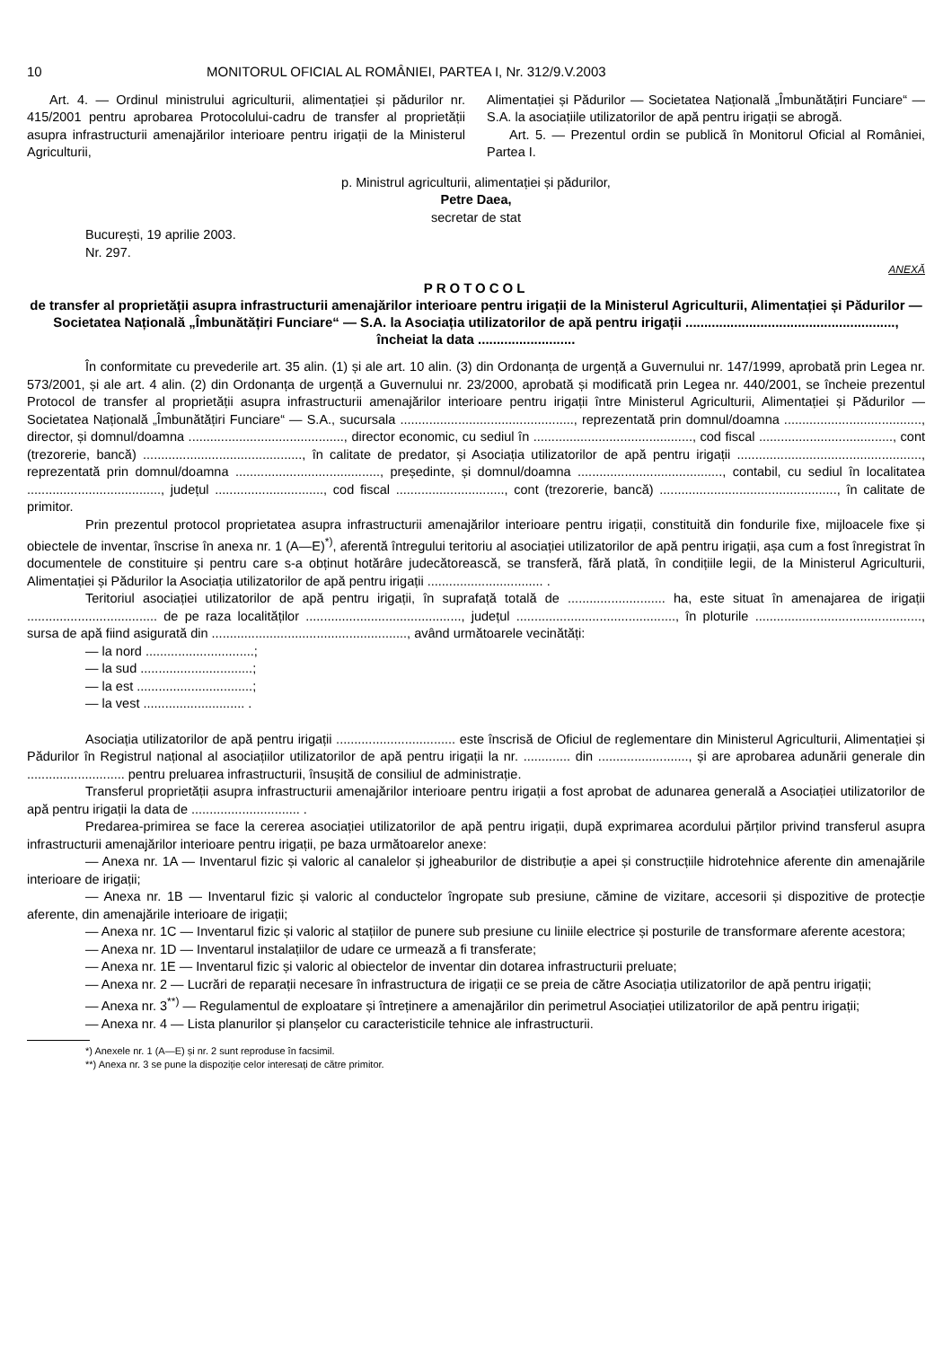10 MONITORUL OFICIAL AL ROMÂNIEI, PARTEA I, Nr. 312/9.V.2003
Art. 4. — Ordinul ministrului agriculturii, alimentației și pădurilor nr. 415/2001 pentru aprobarea Protocolului-cadru de transfer al proprietății asupra infrastructurii amenajărilor interioare pentru irigații de la Ministerul Agriculturii,
Alimentației și Pădurilor — Societatea Națională „Îmbunătățiri Funciare“ — S.A. la asociațiile utilizatorilor de apă pentru irigații se abrogă.
Art. 5. — Prezentul ordin se publică în Monitorul Oficial al României, Partea I.
p. Ministrul agriculturii, alimentației și pădurilor,
Petre Daea,
secretar de stat
București, 19 aprilie 2003.
Nr. 297.
ANEXĂ
PROTOCOL
de transfer al proprietății asupra infrastructurii amenajărilor interioare pentru irigații de la Ministerul Agriculturii, Alimentației și Pădurilor — Societatea Națională „Îmbunătățiri Funciare“ — S.A. la Asociația utilizatorilor de apă pentru irigații ........................................................, încheiat la data ..........................
În conformitate cu prevederile art. 35 alin. (1) și ale art. 10 alin. (3) din Ordonanța de urgență a Guvernului nr. 147/1999, aprobată prin Legea nr. 573/2001, și ale art. 4 alin. (2) din Ordonanța de urgență a Guvernului nr. 23/2000, aprobată și modificată prin Legea nr. 440/2001, se încheie prezentul Protocol de transfer al proprietății asupra infrastructurii amenajărilor interioare pentru irigații între Ministerul Agriculturii, Alimentației și Pădurilor — Societatea Națională „Îmbunătățiri Funciare“ — S.A., sucursala ................................................, reprezentată prin domnul/doamna ......................................, director, și domnul/doamna ..........................................., director economic, cu sediul în ............................................, cod fiscal ....................................., cont (trezorerie, bancă) ............................................, în calitate de predator, și Asociația utilizatorilor de apă pentru irigații ..................................................., reprezentată prin domnul/doamna ........................................, președinte, și domnul/doamna ........................................, contabil, cu sediul în localitatea ....................................., județul .............................., cod fiscal .............................., cont (trezorerie, bancă) ................................................., în calitate de primitor.
Prin prezentul protocol proprietatea asupra infrastructurii amenajărilor interioare pentru irigații, constituită din fondurile fixe, mijloacele fixe și obiectele de inventar, înscrise în anexa nr. 1 (A—E)<sup>*)</sup>, aferentă întregului teritoriu al asociației utilizatorilor de apă pentru irigații, așa cum a fost înregistrat în documentele de constituire și pentru care s-a obținut hotărâre judecătorească, se transferă, fără plată, în condițiile legii, de la Ministerul Agriculturii, Alimentației și Pădurilor la Asociația utilizatorilor de apă pentru irigații ................................ .
Teritoriul asociației utilizatorilor de apă pentru irigații, în suprafață totală de ........................... ha, este situat în amenajarea de irigații .................................... de pe raza localităților ..........................................., județul ............................................, în ploturile .............................................., sursa de apă fiind asigurată din ......................................................, având următoarele vecinătăți:
— la nord ..............................;
— la sud ...............................;
— la est ................................;
— la vest ............................ .
Asociația utilizatorilor de apă pentru irigații ................................. este înscrisă de Oficiul de reglementare din Ministerul Agriculturii, Alimentației și Pădurilor în Registrul național al asociațiilor utilizatorilor de apă pentru irigații la nr. ............. din ........................., și are aprobarea adunării generale din ........................... pentru preluarea infrastructurii, însușită de consiliul de administrație.
Transferul proprietății asupra infrastructurii amenajărilor interioare pentru irigații a fost aprobat de adunarea generală a Asociației utilizatorilor de apă pentru irigații la data de .............................. .
Predarea-primirea se face la cererea asociației utilizatorilor de apă pentru irigații, după exprimarea acordului părților privind transferul asupra infrastructurii amenajărilor interioare pentru irigații, pe baza următoarelor anexe:
— Anexa nr. 1A — Inventarul fizic și valoric al canalelor și jgheaburilor de distribuție a apei și construcțiile hidrotehnice aferente din amenajările interioare de irigații;
— Anexa nr. 1B — Inventarul fizic și valoric al conductelor îngropate sub presiune, cămine de vizitare, accesorii și dispozitive de protecție aferente, din amenajările interioare de irigații;
— Anexa nr. 1C — Inventarul fizic și valoric al stațiilor de punere sub presiune cu liniile electrice și posturile de transformare aferente acestora;
— Anexa nr. 1D — Inventarul instalațiilor de udare ce urmează a fi transferate;
— Anexa nr. 1E — Inventarul fizic și valoric al obiectelor de inventar din dotarea infrastructurii preluate;
— Anexa nr. 2 — Lucrări de reparații necesare în infrastructura de irigații ce se preia de către Asociația utilizatorilor de apă pentru irigații;
— Anexa nr. 3<sup>**)</sup> — Regulamentul de exploatare și întreținere a amenajărilor din perimetrul Asociației utilizatorilor de apă pentru irigații;
— Anexa nr. 4 — Lista planurilor și planșelor cu caracteristicile tehnice ale infrastructurii.
*) Anexele nr. 1 (A—E) și nr. 2 sunt reproduse în facsimil.
**) Anexa nr. 3 se pune la dispoziție celor interesați de către primitor.